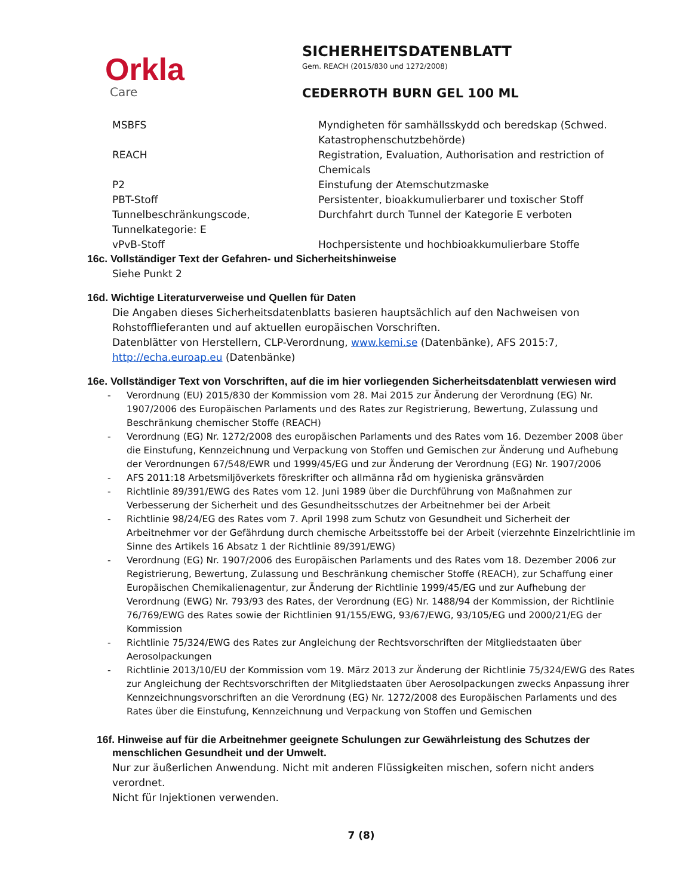Orkla
Care
SICHERHEITSDATENBLATT
Gem. REACH (2015/830 und 1272/2008)
CEDERROTH BURN GEL 100 ML
| MSBFS | Myndigheten för samhällsskydd och beredskap (Schwed. Katastrophenschutzbehörde) |
| REACH | Registration, Evaluation, Authorisation and restriction of Chemicals |
| P2 | Einstufung der Atemschutzmaske |
| PBT-Stoff | Persistenter, bioakkumulierbarer und toxischer Stoff |
| Tunnelbeschränkungscode, Tunnelkategorie: E | Durchfahrt durch Tunnel der Kategorie E verboten |
| vPvB-Stoff | Hochpersistente und hochbioakkumulierbare Stoffe |
16c. Vollständiger Text der Gefahren- und Sicherheitshinweise
Siehe Punkt 2
16d. Wichtige Literaturverweise und Quellen für Daten
Die Angaben dieses Sicherheitsdatenblatts basieren hauptsächlich auf den Nachweisen von Rohstofflieferanten und auf aktuellen europäischen Vorschriften.
Datenblätter von Herstellern, CLP-Verordnung, www.kemi.se (Datenbänke), AFS 2015:7, http://echa.euroap.eu (Datenbänke)
16e. Vollständiger Text von Vorschriften, auf die im hier vorliegenden Sicherheitsdatenblatt verwiesen wird
- Verordnung (EU) 2015/830 der Kommission vom 28. Mai 2015 zur Änderung der Verordnung (EG) Nr. 1907/2006 des Europäischen Parlaments und des Rates zur Registrierung, Bewertung, Zulassung und Beschränkung chemischer Stoffe (REACH)
- Verordnung (EG) Nr. 1272/2008 des europäischen Parlaments und des Rates vom 16. Dezember 2008 über die Einstufung, Kennzeichnung und Verpackung von Stoffen und Gemischen zur Änderung und Aufhebung der Verordnungen 67/548/EWR und 1999/45/EG und zur Änderung der Verordnung (EG) Nr. 1907/2006
- AFS 2011:18 Arbetsmiljöverkets föreskrifter och allmänna råd om hygieniska gränsvärden
- Richtlinie 89/391/EWG des Rates vom 12. Juni 1989 über die Durchführung von Maßnahmen zur Verbesserung der Sicherheit und des Gesundheitsschutzes der Arbeitnehmer bei der Arbeit
- Richtlinie 98/24/EG des Rates vom 7. April 1998 zum Schutz von Gesundheit und Sicherheit der Arbeitnehmer vor der Gefährdung durch chemische Arbeitsstoffe bei der Arbeit (vierzehnte Einzelrichtlinie im Sinne des Artikels 16 Absatz 1 der Richtlinie 89/391/EWG)
- Verordnung (EG) Nr. 1907/2006 des Europäischen Parlaments und des Rates vom 18. Dezember 2006 zur Registrierung, Bewertung, Zulassung und Beschränkung chemischer Stoffe (REACH), zur Schaffung einer Europäischen Chemikalienagentur, zur Änderung der Richtlinie 1999/45/EG und zur Aufhebung der Verordnung (EWG) Nr. 793/93 des Rates, der Verordnung (EG) Nr. 1488/94 der Kommission, der Richtlinie 76/769/EWG des Rates sowie der Richtlinien 91/155/EWG, 93/67/EWG, 93/105/EG und 2000/21/EG der Kommission
- Richtlinie 75/324/EWG des Rates zur Angleichung der Rechtsvorschriften der Mitgliedstaaten über Aerosolpackungen
- Richtlinie 2013/10/EU der Kommission vom 19. März 2013 zur Änderung der Richtlinie 75/324/EWG des Rates zur Angleichung der Rechtsvorschriften der Mitgliedstaaten über Aerosolpackungen zwecks Anpassung ihrer Kennzeichnungsvorschriften an die Verordnung (EG) Nr. 1272/2008 des Europäischen Parlaments und des Rates über die Einstufung, Kennzeichnung und Verpackung von Stoffen und Gemischen
16f. Hinweise auf für die Arbeitnehmer geeignete Schulungen zur Gewährleistung des Schutzes der menschlichen Gesundheit und der Umwelt.
Nur zur äußerlichen Anwendung. Nicht mit anderen Flüssigkeiten mischen, sofern nicht anders verordnet.
Nicht für Injektionen verwenden.
7 (8)